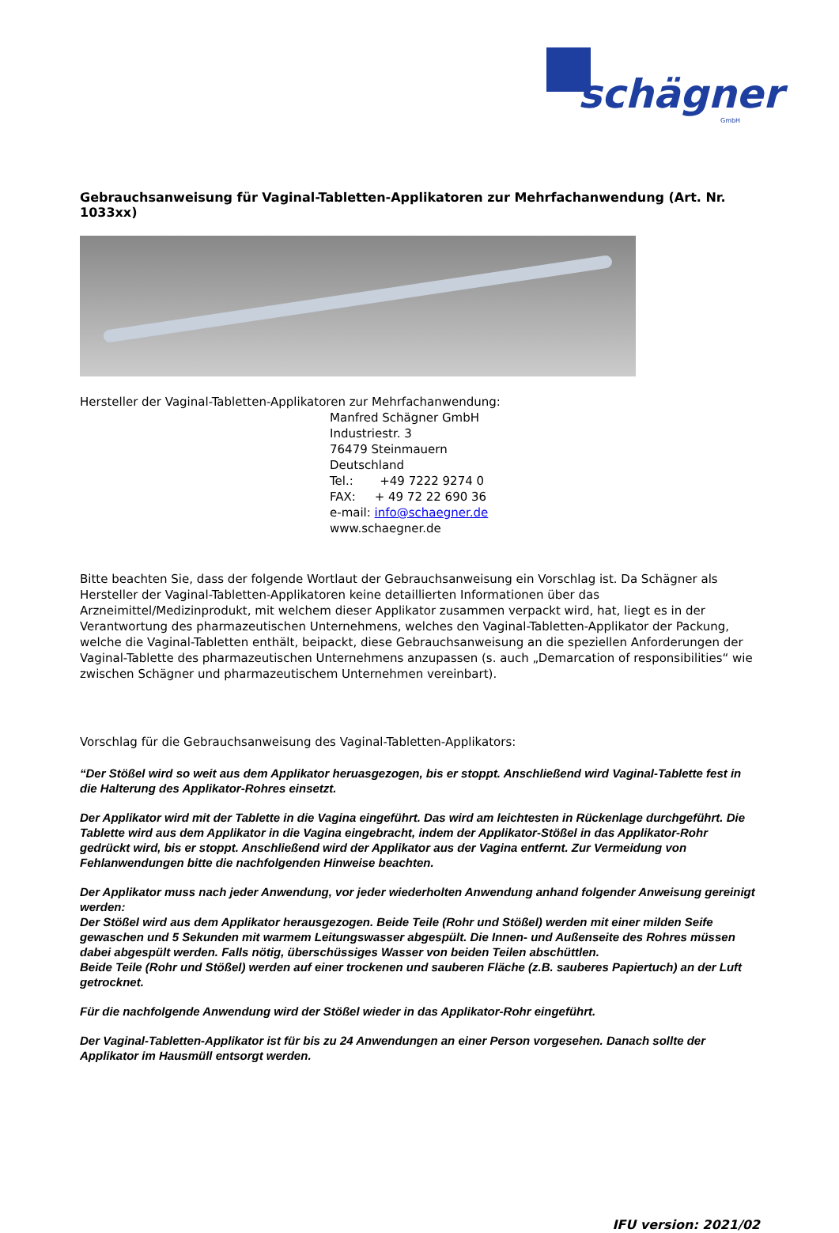schägner
GmbH
Gebrauchsanweisung für Vaginal-Tabletten-Applikatoren zur Mehrfachanwendung (Art. Nr. 1033xx)
Hersteller der Vaginal-Tabletten-Applikatoren zur Mehrfachanwendung:
Manfred Schägner GmbH
Industriestr. 3
76479 Steinmauern
Deutschland
Tel.: +49 7222 9274 0
FAX: + 49 72 22 690 36
e-mail: info@schaegner.de
www.schaegner.de
Bitte beachten Sie, dass der folgende Wortlaut der Gebrauchsanweisung ein Vorschlag ist. Da Schägner als Hersteller der Vaginal-Tabletten-Applikatoren keine detaillierten Informationen über das Arzneimittel/Medizinprodukt, mit welchem dieser Applikator zusammen verpackt wird, hat, liegt es in der Verantwortung des pharmazeutischen Unternehmens, welches den Vaginal-Tabletten-Applikator der Packung, welche die Vaginal-Tabletten enthält, beipackt, diese Gebrauchsanweisung an die speziellen Anforderungen der Vaginal-Tablette des pharmazeutischen Unternehmens anzupassen (s. auch „Demarcation of responsibilities“ wie zwischen Schägner und pharmazeutischem Unternehmen vereinbart).
Vorschlag für die Gebrauchsanweisung des Vaginal-Tabletten-Applikators:
“Der Stößel wird so weit aus dem Applikator heruasgezogen, bis er stoppt. Anschließend wird Vaginal-Tablette fest in die Halterung des Applikator-Rohres einsetzt.
Der Applikator wird mit der Tablette in die Vagina eingeführt. Das wird am leichtesten in Rückenlage durchgeführt. Die Tablette wird aus dem Applikator in die Vagina eingebracht, indem der Applikator-Stößel in das Applikator-Rohr gedrückt wird, bis er stoppt. Anschließend wird der Applikator aus der Vagina entfernt. Zur Vermeidung von Fehlanwendungen bitte die nachfolgenden Hinweise beachten.
Der Applikator muss nach jeder Anwendung, vor jeder wiederholten Anwendung anhand folgender Anweisung gereinigt werden:
Der Stößel wird aus dem Applikator herausgezogen. Beide Teile (Rohr und Stößel) werden mit einer milden Seife gewaschen und 5 Sekunden mit warmem Leitungswasser abgespült. Die Innen- und Außenseite des Rohres müssen dabei abgespült werden. Falls nötig, überschüssiges Wasser von beiden Teilen abschüttlen.
Beide Teile (Rohr und Stößel) werden auf einer trockenen und sauberen Fläche (z.B. sauberes Papiertuch) an der Luft getrocknet.
Für die nachfolgende Anwendung wird der Stößel wieder in das Applikator-Rohr eingeführt.
Der Vaginal-Tabletten-Applikator ist für bis zu 24 Anwendungen an einer Person vorgesehen. Danach sollte der Applikator im Hausmüll entsorgt werden.
IFU version: 2021/02